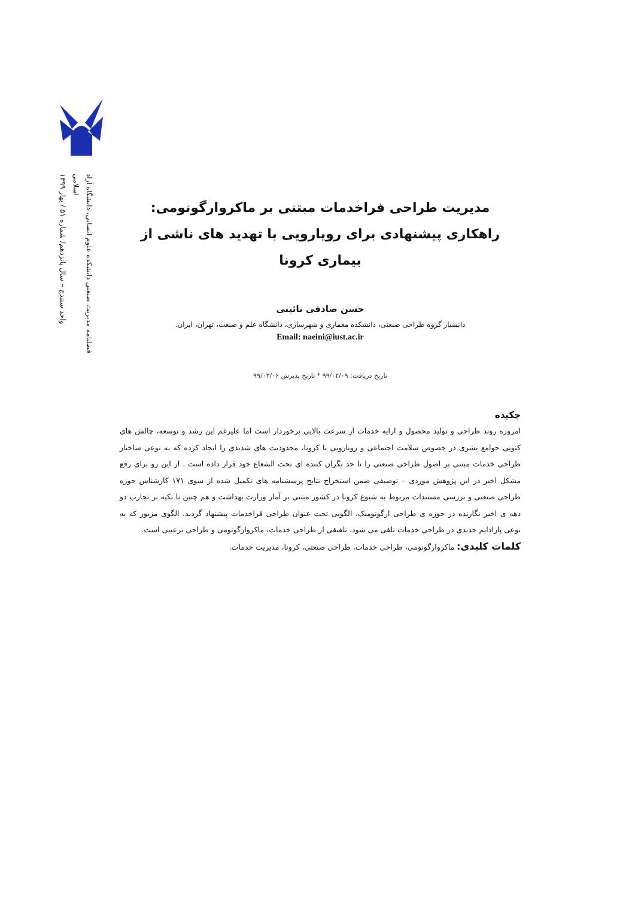فصلنامه مدیریت صنعتی دانشکده علوم انسانی، دانشگاه آزاد اسلامی
واحد سنندج – سال پانزدهم/ شماره ۵۱ / بهار ۱۳۹۹
مدیریت طراحی فراخدمات مبتنی بر ماکروارگونومی:
راهکاری پیشنهادی برای رویارویی با تهدید های ناشی از بیماری کرونا
حسن صادقی نائینی
دانشیار گروه طراحی صنعتی، دانشکده معماری و شهرسازی، دانشگاه علم و صنعت، تهران، ایران.
Email: naeini@iust.ac.ir
تاریخ دریافت: ۹۹/۰۲/۰۹ * تاریخ پذیرش ۹۹/۰۳/۰۶
چکیده
امروزه روند طراحی و تولید محصول و ارایه خدمات از سرعت بالایی برخوردار است اما علیرغم این رشد و توسعه، چالش های کنونی جوامع بشری در خصوص سلامت اجتماعی و رویارویی با کرونا، محدودیت های شدیدی را ایجاد کرده که به نوعی ساختار طراحی خدمات مبتنی بر اصول طراحی صنعتی را تا حد نگران کننده ای تحت الشعاع خود قرار داده است . از این رو برای رفع مشکل اخیر در این پژوهش موردی – توصیفی ضمن استخراج نتایج پرسشنامه های تکمیل شده از سوی ۱۷۱ کارشناس حوزه طراحی صنعتی و بررسی مستندات مربوط به شیوع کرونا در کشور مبتنی بر آمار وزارت بهداشت و هم چنین با تکیه بر تجارب دو دهه ی اخیر نگارنده در حوزه ی طراحی ارگونومیک، الگویی تحت عنوان طراحی فراخدمات پیشنهاد گردید. الگوی مزبور که به نوعی پارادایم جدیدی در طراحی خدمات تلقی می شود، تلفیقی از طراحی خدمات، ماکروارگونومی و طراحی ترعیبی است.
کلمات کلیدی: ماکروارگونومی، طراحی خدمات، طراحی صنعتی، کرونا، مدیریت خدمات.